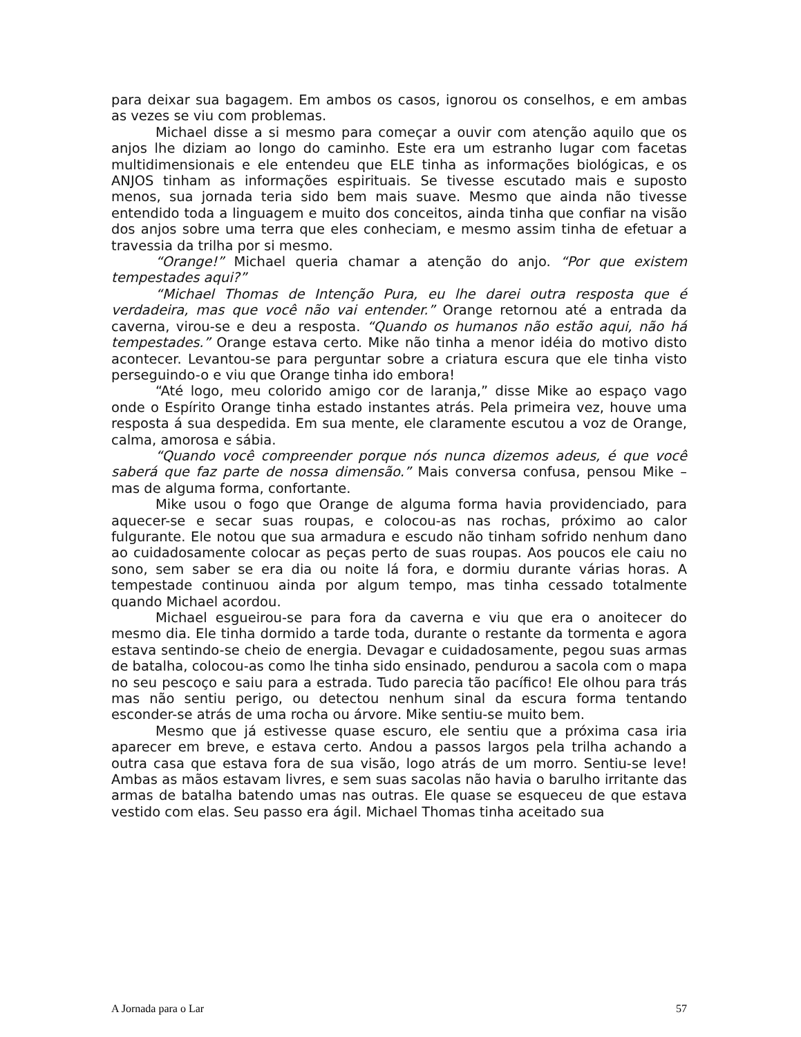para deixar sua bagagem. Em ambos os casos, ignorou os conselhos, e em ambas as vezes se viu com problemas.
Michael disse a si mesmo para começar a ouvir com atenção aquilo que os anjos lhe diziam ao longo do caminho. Este era um estranho lugar com facetas multidimensionais e ele entendeu que ELE tinha as informações biológicas, e os ANJOS tinham as informações espirituais. Se tivesse escutado mais e suposto menos, sua jornada teria sido bem mais suave. Mesmo que ainda não tivesse entendido toda a linguagem e muito dos conceitos, ainda tinha que confiar na visão dos anjos sobre uma terra que eles conheciam, e mesmo assim tinha de efetuar a travessia da trilha por si mesmo.
“Orange!” Michael queria chamar a atenção do anjo. “Por que existem tempestades aqui?”
“Michael Thomas de Intenção Pura, eu lhe darei outra resposta que é verdadeira, mas que você não vai entender.” Orange retornou até a entrada da caverna, virou-se e deu a resposta. “Quando os humanos não estão aqui, não há tempestades.” Orange estava certo. Mike não tinha a menor idéia do motivo disto acontecer. Levantou-se para perguntar sobre a criatura escura que ele tinha visto perseguindo-o e viu que Orange tinha ido embora!
“Até logo, meu colorido amigo cor de laranja,” disse Mike ao espaço vago onde o Espírito Orange tinha estado instantes atrás. Pela primeira vez, houve uma resposta á sua despedida. Em sua mente, ele claramente escutou a voz de Orange, calma, amorosa e sábia.
“Quando você compreender porque nós nunca dizemos adeus, é que você saberá que faz parte de nossa dimensão.” Mais conversa confusa, pensou Mike – mas de alguma forma, confortante.
Mike usou o fogo que Orange de alguma forma havia providenciado, para aquecer-se e secar suas roupas, e colocou-as nas rochas, próximo ao calor fulgurante. Ele notou que sua armadura e escudo não tinham sofrido nenhum dano ao cuidadosamente colocar as peças perto de suas roupas. Aos poucos ele caiu no sono, sem saber se era dia ou noite lá fora, e dormiu durante várias horas. A tempestade continuou ainda por algum tempo, mas tinha cessado totalmente quando Michael acordou.
Michael esgueirou-se para fora da caverna e viu que era o anoitecer do mesmo dia. Ele tinha dormido a tarde toda, durante o restante da tormenta e agora estava sentindo-se cheio de energia. Devagar e cuidadosamente, pegou suas armas de batalha, colocou-as como lhe tinha sido ensinado, pendurou a sacola com o mapa no seu pescoço e saiu para a estrada. Tudo parecia tão pacífico! Ele olhou para trás mas não sentiu perigo, ou detectou nenhum sinal da escura forma tentando esconder-se atrás de uma rocha ou árvore. Mike sentiu-se muito bem.
Mesmo que já estivesse quase escuro, ele sentiu que a próxima casa iria aparecer em breve, e estava certo. Andou a passos largos pela trilha achando a outra casa que estava fora de sua visão, logo atrás de um morro. Sentiu-se leve! Ambas as mãos estavam livres, e sem suas sacolas não havia o barulho irritante das armas de batalha batendo umas nas outras. Ele quase se esqueceu de que estava vestido com elas. Seu passo era ágil. Michael Thomas tinha aceitado sua
A Jornada para o Lar 57